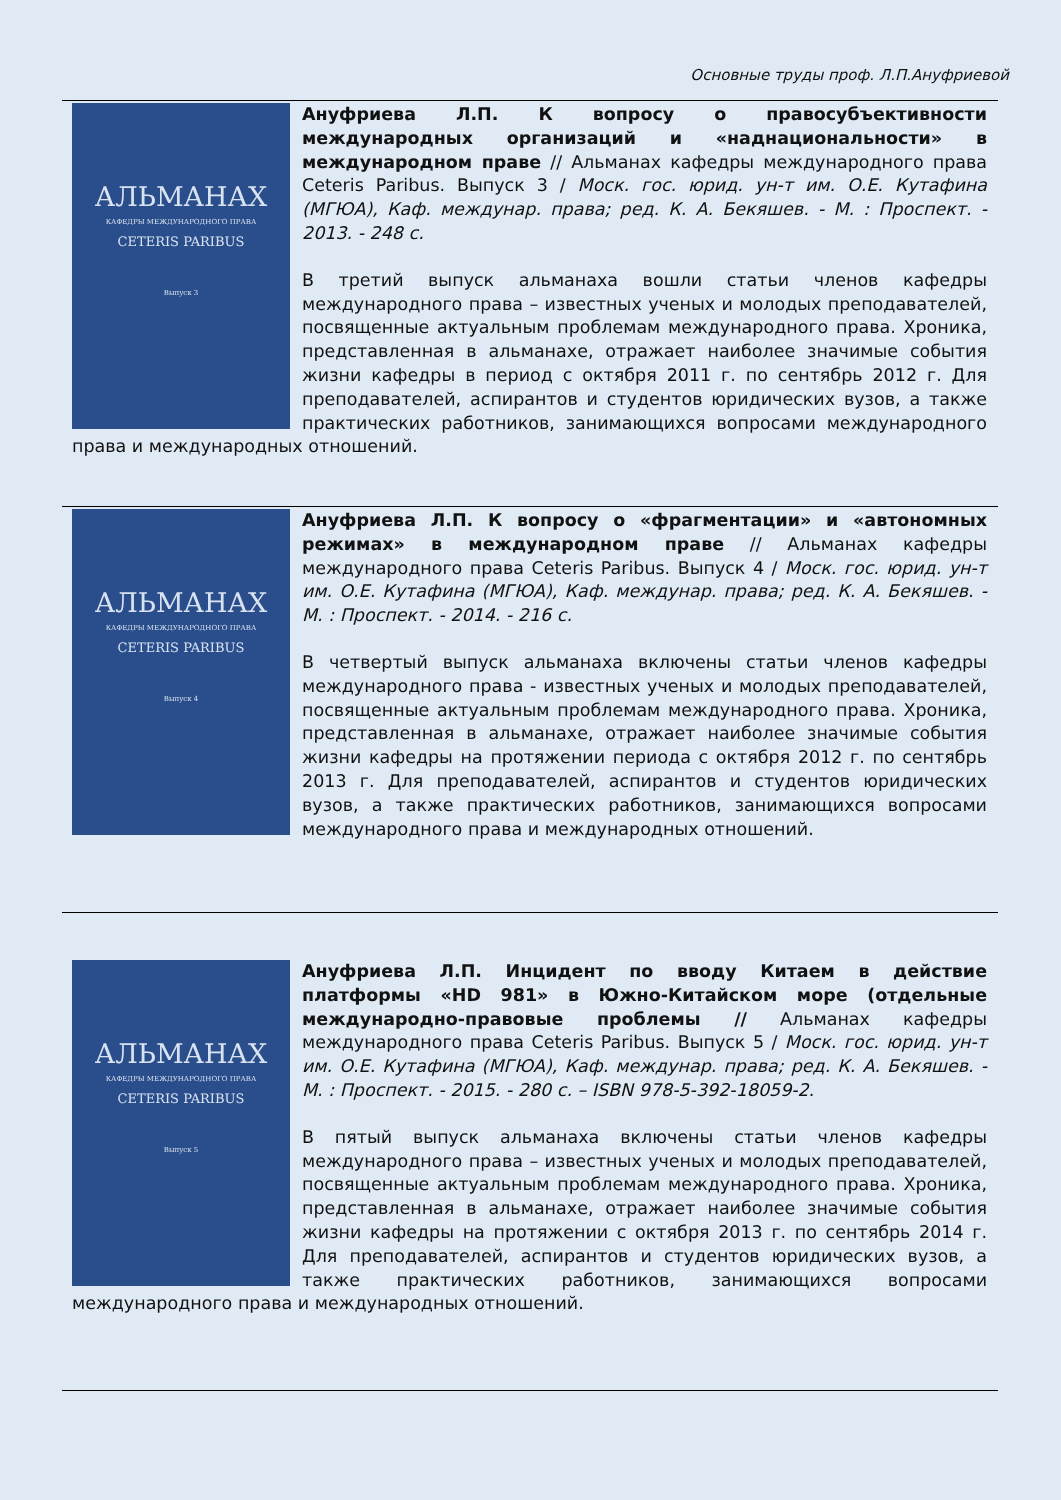Основные труды проф. Л.П.Ануфриевой
АЛЬМАНАХ
КАФЕДРЫ МЕЖДУНАРОДНОГО ПРАВА
CETERIS PARIBUS
Выпуск 3
Ануфриева Л.П. К вопросу о правосубъективности международных организаций и «наднациональности» в международном праве // Альманах кафедры международного права Ceteris Paribus. Выпуск 3 / Моск. гос. юрид. ун-т им. О.Е. Кутафина (МГЮА), Каф. междунар. права; ред. К. А. Бекяшев. - М. : Проспект. - 2013. - 248 с.
В третий выпуск альманаха вошли статьи членов кафедры международного права – известных ученых и молодых преподавателей, посвященные актуальным проблемам международного права. Хроника, представленная в альманахе, отражает наиболее значимые события жизни кафедры в период с октября 2011 г. по сентябрь 2012 г. Для преподавателей, аспирантов и студентов юридических вузов, а также практических работников, занимающихся вопросами международного права и международных отношений.
АЛЬМАНАХ
КАФЕДРЫ МЕЖДУНАРОДНОГО ПРАВА
CETERIS PARIBUS
Выпуск 4
Ануфриева Л.П. К вопросу о «фрагментации» и «автономных режимах» в международном праве // Альманах кафедры международного права Ceteris Paribus. Выпуск 4 / Моск. гос. юрид. ун-т им. О.Е. Кутафина (МГЮА), Каф. междунар. права; ред. К. А. Бекяшев. - М. : Проспект. - 2014. - 216 с.
В четвертый выпуск альманаха включены статьи членов кафедры международного права - известных ученых и молодых преподавателей, посвященные актуальным проблемам международного права. Хроника, представленная в альманахе, отражает наиболее значимые события жизни кафедры на протяжении периода с октября 2012 г. по сентябрь 2013 г. Для преподавателей, аспирантов и студентов юридических вузов, а также практических работников, занимающихся вопросами международного права и международных отношений.
АЛЬМАНАХ
КАФЕДРЫ МЕЖДУНАРОДНОГО ПРАВА
CETERIS PARIBUS
Выпуск 5
Ануфриева Л.П. Инцидент по вводу Китаем в действие платформы «HD 981» в Южно-Китайском море (отдельные международно-правовые проблемы // Альманах кафедры международного права Ceteris Paribus. Выпуск 5 / Моск. гос. юрид. ун-т им. О.Е. Кутафина (МГЮА), Каф. междунар. права; ред. К. А. Бекяшев. - М. : Проспект. - 2015. - 280 с. – ISBN 978-5-392-18059-2.
В пятый выпуск альманаха включены статьи членов кафедры международного права – известных ученых и молодых преподавателей, посвященные актуальным проблемам международного права. Хроника, представленная в альманахе, отражает наиболее значимые события жизни кафедры на протяжении с октября 2013 г. по сентябрь 2014 г. Для преподавателей, аспирантов и студентов юридических вузов, а также практических работников, занимающихся вопросами международного права и международных отношений.